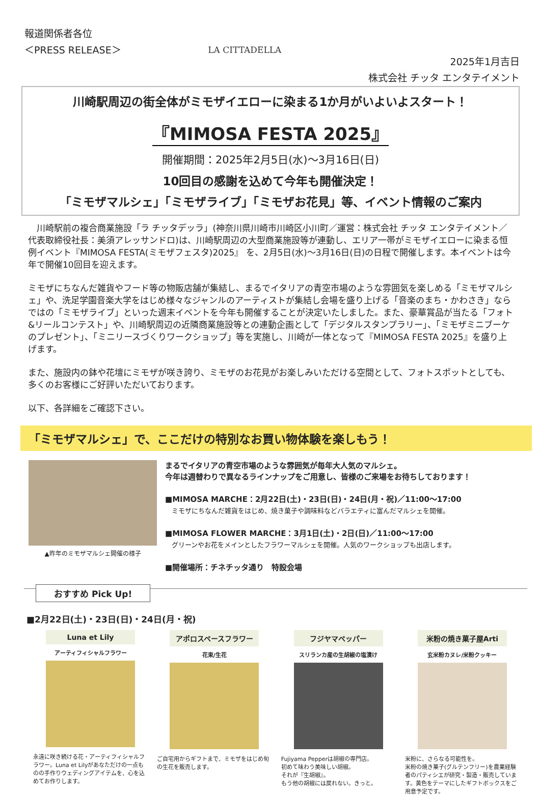報道関係者各位
＜PRESS RELEASE＞
LA CITTADELLA
2025年1月吉日
株式会社 チッタ エンタテイメント
川崎駅周辺の街全体がミモザイエローに染まる1か月がいよいよスタート！
『MIMOSA FESTA 2025』
開催期間：2025年2月5日(水)～3月16日(日)
10回目の感謝を込めて今年も開催決定！
「ミモザマルシェ」「ミモザライブ」「ミモザお花見」等、イベント情報のご案内
　川崎駅前の複合商業施設「ラ チッタデッラ」(神奈川県川崎市川崎区小川町／運営：株式会社 チッタ エンタテイメント／代表取締役社長：美須アレッサンドロ)は、川崎駅周辺の大型商業施設等が連動し、エリア一帯がミモザイエローに染まる恒例イベント『MIMOSA FESTA(ミモザフェスタ)2025』 を、2月5日(水)～3月16日(日)の日程で開催します。本イベントは今年で開催10回目を迎えます。
ミモザにちなんだ雑貨やフード等の物販店舗が集結し、まるでイタリアの青空市場のような雰囲気を楽しめる「ミモザマルシェ」や、洗足学園音楽大学をはじめ様々なジャンルのアーティストが集結し会場を盛り上げる「音楽のまち・かわさき」ならではの「ミモザライブ」といった週末イベントを今年も開催することが決定いたしました。また、豪華賞品が当たる「フォト&リールコンテスト」や、川崎駅周辺の近隣商業施設等との連動企画として「デジタルスタンプラリー」、「ミモザミニブーケのプレゼント」、「ミニリースづくりワークショップ」等を実施し、川崎が一体となって『MIMOSA FESTA 2025』を盛り上げます。
また、施設内の鉢や花壇にミモザが咲き誇り、ミモザのお花見がお楽しみいただける空間として、フォトスポットとしても、多くのお客様にご好評いただいております。
以下、各詳細をご確認下さい。
「ミモザマルシェ」で、ここだけの特別なお買い物体験を楽しもう！
▲昨年のミモザマルシェ開催の様子
まるでイタリアの青空市場のような雰囲気が毎年大人気のマルシェ。
今年は週替わりで異なるラインナップをご用意し、皆様のご来場をお待ちしております！
■MIMOSA MARCHE：2月22日(土)・23日(日)・24日(月・祝)／11:00～17:00
　ミモザにちなんだ雑貨をはじめ、焼き菓子や調味料などバラエティに富んだマルシェを開催。
■MIMOSA FLOWER MARCHE：3月1日(土)・2日(日)／11:00～17:00
　グリーンやお花をメインとしたフラワーマルシェを開催。人気のワークショップも出店します。
■開催場所：チネチッタ通り　特設会場
おすすめ Pick Up!
■2月22日(土)・23日(日)・24日(月・祝)
Luna et Lily
アーティフィシャルフラワー
永遠に咲き続ける花・アーティフィシャルフラワー。Luna et Lilyがあなただけの一点ものの手作りウェディングアイテムを、心を込めてお作りします。
アポロスペースフラワー
花束/生花
ご自宅用からギフトまで、ミモザをはじめ旬の生花を販売します。
フジヤマペッパー
スリランカ産の生胡椒の塩漬け
Fujiyama Pepperは胡椒の専門店。
初めて味わう美味しい胡椒。
それが『生胡椒』。
もう他の胡椒には戻れない。きっと。
米粉の焼き菓子屋Arti
玄米粉カヌレ/米粉クッキー
米粉に、さらなる可能性を。
米粉の焼き菓子(グルテンフリー)を農業経験者のパティシエが研究・製造・販売しています。黄色をテーマにしたギフトボックスをご用意予定です。